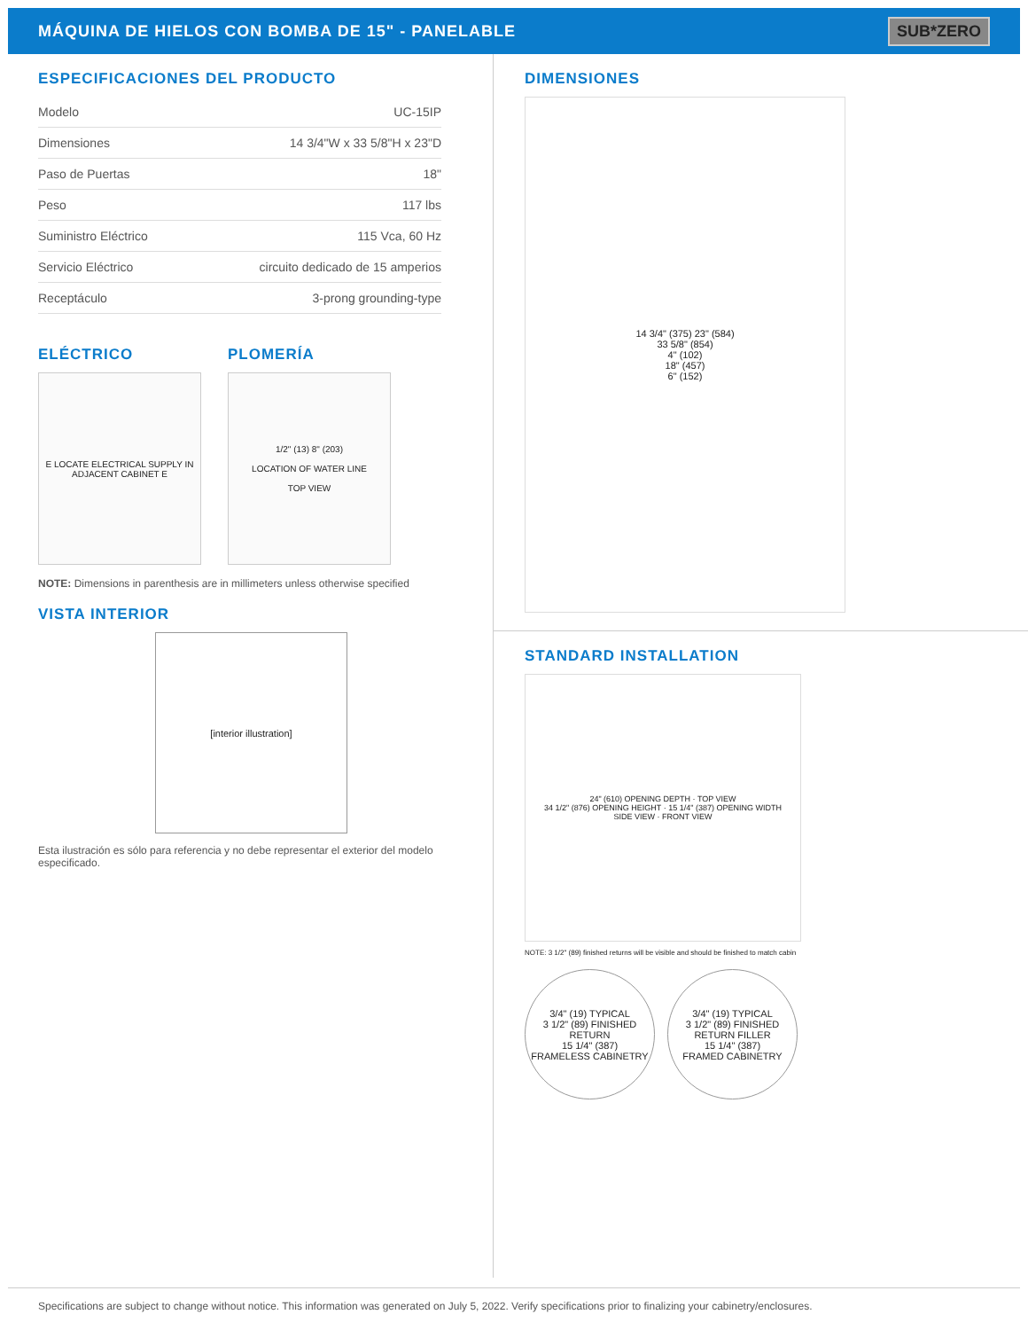MÁQUINA DE HIELOS CON BOMBA DE 15" - PANELABLE
SUB*ZERO
ESPECIFICACIONES DEL PRODUCTO
| Modelo | UC-15IP |
| Dimensiones | 14 3/4"W x 33 5/8"H x 23"D |
| Paso de Puertas | 18" |
| Peso | 117 lbs |
| Suministro Eléctrico | 115 Vca, 60 Hz |
| Servicio Eléctrico | circuito dedicado de 15 amperios |
| Receptáculo | 3-prong grounding-type |
ELÉCTRICO
E LOCATE ELECTRICAL SUPPLY IN ADJACENT CABINET E
PLOMERÍA
1/2" (13) 8" (203)
LOCATION OF WATER LINE
TOP VIEW
NOTE: Dimensions in parenthesis are in millimeters unless otherwise specified
VISTA INTERIOR
[interior illustration]
Esta ilustración es sólo para referencia y no debe representar el exterior del modelo especificado.
DIMENSIONES
14 3/4" (375) 23" (584)
33 5/8" (854)
4" (102)
18" (457)
6" (152)
STANDARD INSTALLATION
24" (610) OPENING DEPTH · TOP VIEW
34 1/2" (876) OPENING HEIGHT · 15 1/4" (387) OPENING WIDTH
SIDE VIEW · FRONT VIEW
NOTE: 3 1/2" (89) finished returns will be visible and should be finished to match cabin
3/4" (19) TYPICAL
3 1/2" (89) FINISHED RETURN
15 1/4" (387)
FRAMELESS CABINETRY
3/4" (19) TYPICAL
3 1/2" (89) FINISHED RETURN FILLER
15 1/4" (387)
FRAMED CABINETRY
Specifications are subject to change without notice. This information was generated on July 5, 2022. Verify specifications prior to finalizing your cabinetry/enclosures.